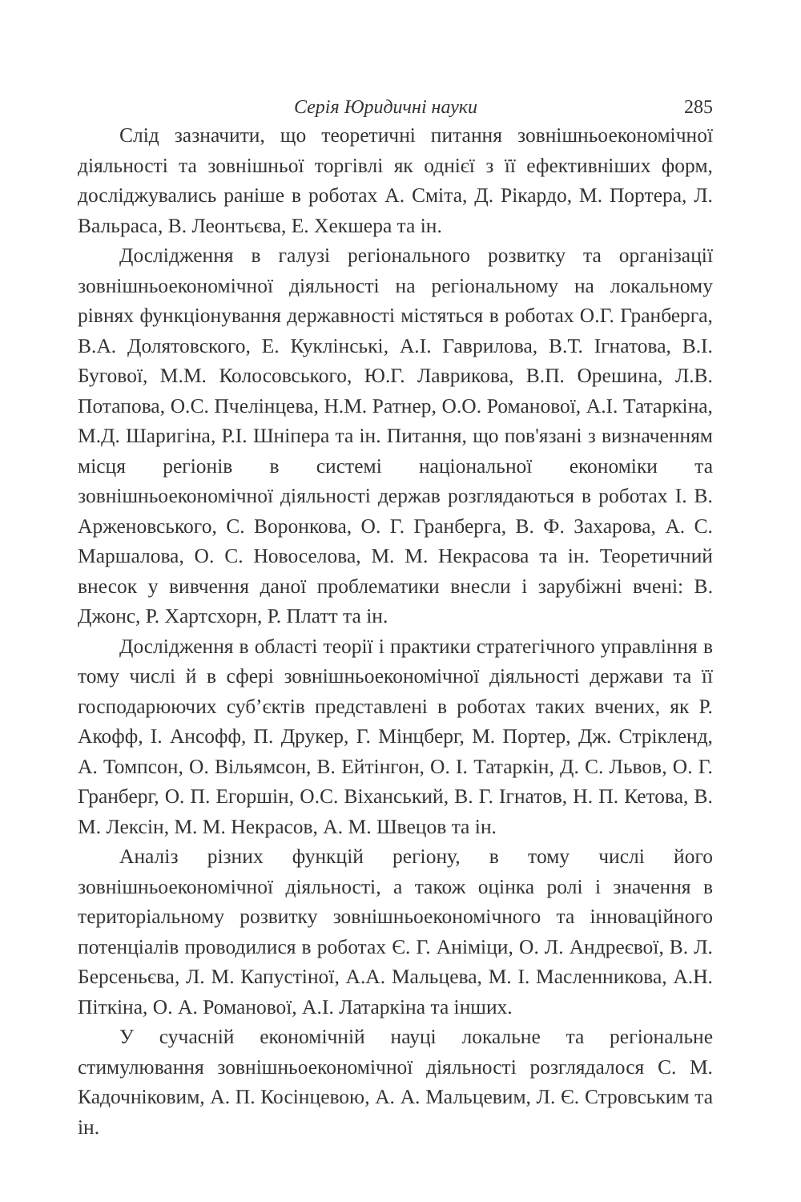Серія Юридичні науки 285
Слід зазначити, що теоретичні питання зовнішньоекономічної діяльності та зовнішньої торгівлі як однієї з її ефективніших форм, досліджувались раніше в роботах А. Сміта, Д. Рікардо, М. Портера, Л. Вальраса, В. Леонтьєва, Е. Хекшера та ін.
Дослідження в галузі регіонального розвитку та організації зовнішньоекономічної діяльності на регіональному на локальному рівнях функціонування державності містяться в роботах О.Г. Гранберга, В.А. Долятовского, Е. Куклінські, А.І. Гаврилова, В.Т. Ігнатова, В.І. Бугової, М.М. Колосовського, Ю.Г. Лаврикова, В.П. Орешина, Л.В. Потапова, О.С. Пчелінцева, Н.М. Ратнер, О.О. Романової, А.І. Татаркіна, М.Д. Шаригіна, Р.І. Шніпера та ін. Питання, що пов'язані з визначенням місця регіонів в системі національної економіки та зовнішньоекономічної діяльності держав розглядаються в роботах І. В. Арженовського, С. Воронкова, О. Г. Гранберга, В. Ф. Захарова, А. С. Маршалова, О. С. Новоселова, М. М. Некрасова та ін. Теоретичний внесок у вивчення даної проблематики внесли і зарубіжні вчені: В. Джонс, Р. Хартсхорн, Р. Платт та ін.
Дослідження в області теорії і практики стратегічного управління в тому числі й в сфері зовнішньоекономічної діяльності держави та її господарюючих суб’єктів представлені в роботах таких вчених, як Р. Акофф, І. Ансофф, П. Друкер, Г. Мінцберг, М. Портер, Дж. Стрікленд, А. Томпсон, О. Вільямсон, В. Ейтінгон, О. І. Татаркін, Д. С. Львов, О. Г. Гранберг, О. П. Егоршін, О.С. Віханський, В. Г. Ігнатов, Н. П. Кетова, В. М. Лексін, М. М. Некрасов, А. М. Швецов та ін.
Аналіз різних функцій регіону, в тому числі його зовнішньоекономічної діяльності, а також оцінка ролі і значення в територіальному розвитку зовнішньоекономічного та інноваційного потенціалів проводилися в роботах Є. Г. Аніміци, О. Л. Андреєвої, В. Л. Берсеньєва, Л. М. Капустіної, А.А. Мальцева, М. І. Масленникова, А.Н. Піткіна, О. А. Романової, А.І. Латаркіна та інших.
У сучасній економічній науці локальне та регіональне стимулювання зовнішньоекономічної діяльності розглядалося С. М. Кадочніковим, А. П. Косінцевою, А. А. Мальцевим, Л. Є. Стровським та ін.